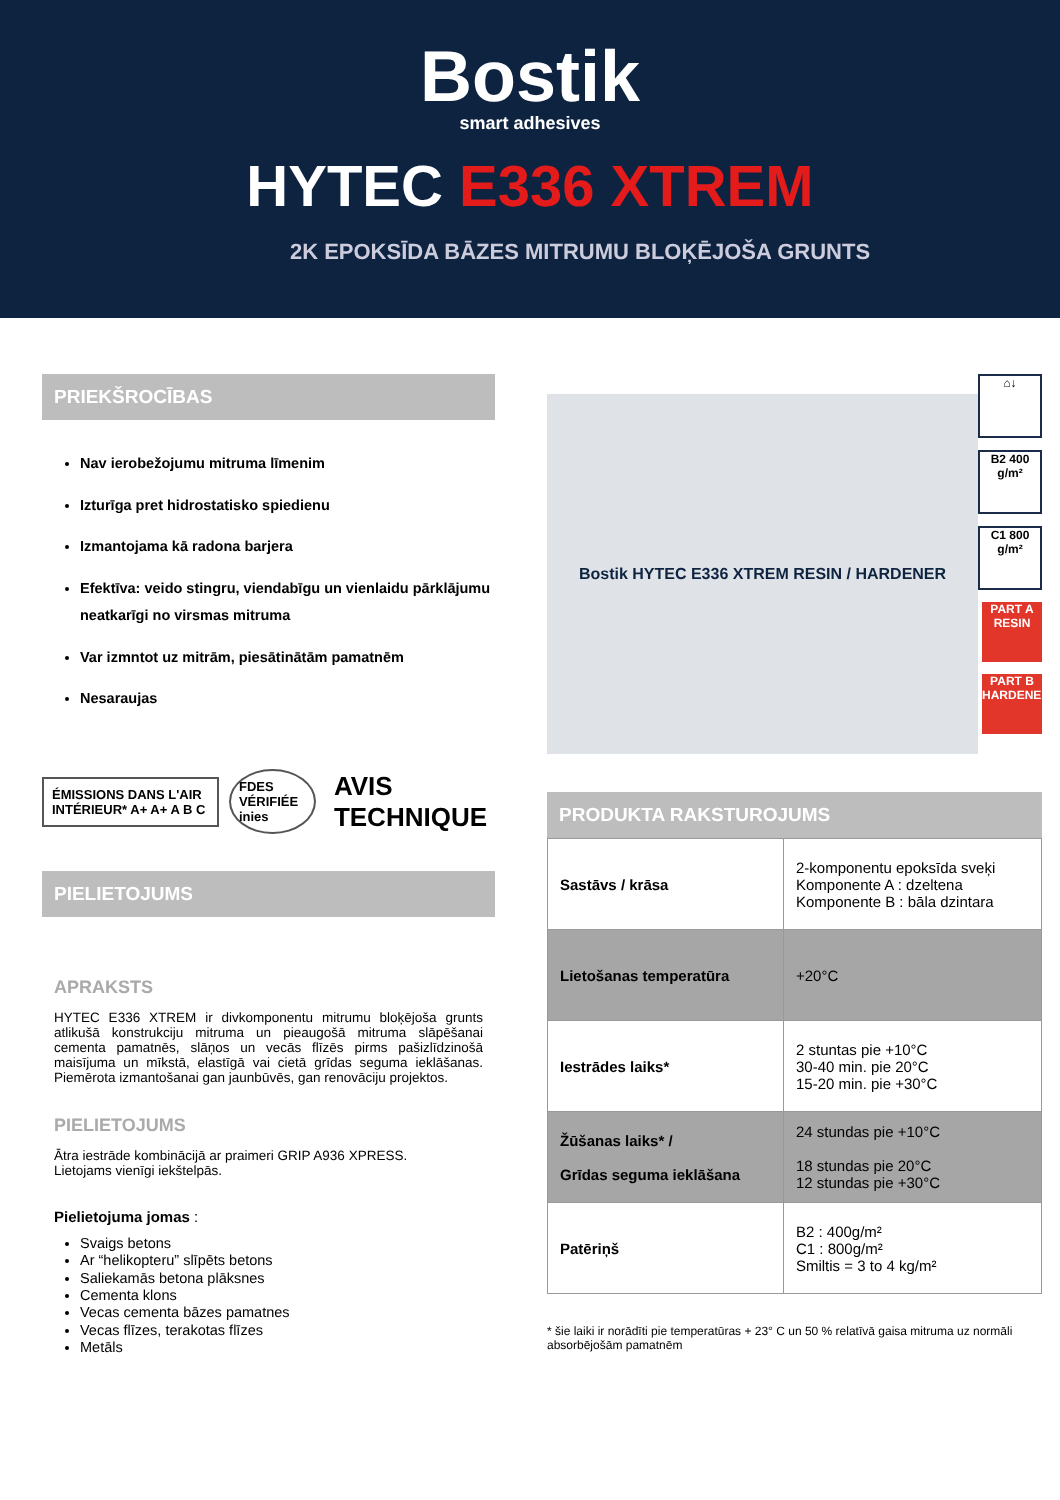Bostik
smart adhesives
HYTEC E336 XTREM
2K EPOKSĪDA BĀZES MITRUMU BLOĶĒJOŠA GRUNTS
PRIEKŠROCĪBAS
Nav ierobežojumu mitruma līmenim
Izturīga pret hidrostatisko spiedienu
Izmantojama kā radona barjera
Efektīva: veido stingru, viendabīgu un vienlaidu pārklājumu neatkarīgi no virsmas mitruma
Var izmntot uz mitrām, piesātinātām pamatnēm
Nesaraujas
ÉMISSIONS DANS L'AIR INTÉRIEUR* A+ A+ A B C
FDES VÉRIFIÉE inies
AVIS TECHNIQUE
PIELIETOJUMS
APRAKSTS
HYTEC E336 XTREM ir divkomponentu mitrumu bloķējoša grunts atlikušā konstrukciju mitruma un pieaugošā mitruma slāpēšanai cementa pamatnēs, slāņos un vecās flīzēs pirms pašizlīdzinošā maisījuma un mīkstā, elastīgā vai cietā grīdas seguma ieklāšanas. Piemērota izmantošanai gan jaunbūvēs, gan renovāciju projektos.
PIELIETOJUMS
Ātra iestrāde kombinācijā ar praimeri GRIP A936 XPRESS.
Lietojams vienīgi iekštelpās.
Pielietojuma jomas :
Svaigs betons
Ar “helikopteru” slīpēts betons
Saliekamās betona plāksnes
Cementa klons
Vecas cementa bāzes pamatnes
Vecas flīzes, terakotas flīzes
Metāls
Bostik HYTEC E336 XTREM RESIN / HARDENER
⌂↓
B2 400 g/m²
C1 800 g/m²
PART A RESIN
PART B HARDENER
PRODUKTA RAKSTUROJUMS
| Sastāvs / krāsa | 2-komponentu epoksīda sveķi Komponente A : dzeltena Komponente B : bāla dzintara |
| Lietošanas temperatūra | +20°C |
| Iestrādes laiks* | 2 stuntas pie +10°C 30-40 min. pie 20°C 15-20 min. pie +30°C |
| Žūšanas laiks* / Grīdas seguma ieklāšana | 24 stundas pie +10°C 18 stundas pie 20°C 12 stundas pie +30°C |
| Patēriņš | B2 : 400g/m² C1 : 800g/m² Smiltis = 3 to 4 kg/m² |
* šie laiki ir norādīti pie temperatūras + 23° C un 50 % relatīvā gaisa mitruma uz normāli absorbējošām pamatnēm